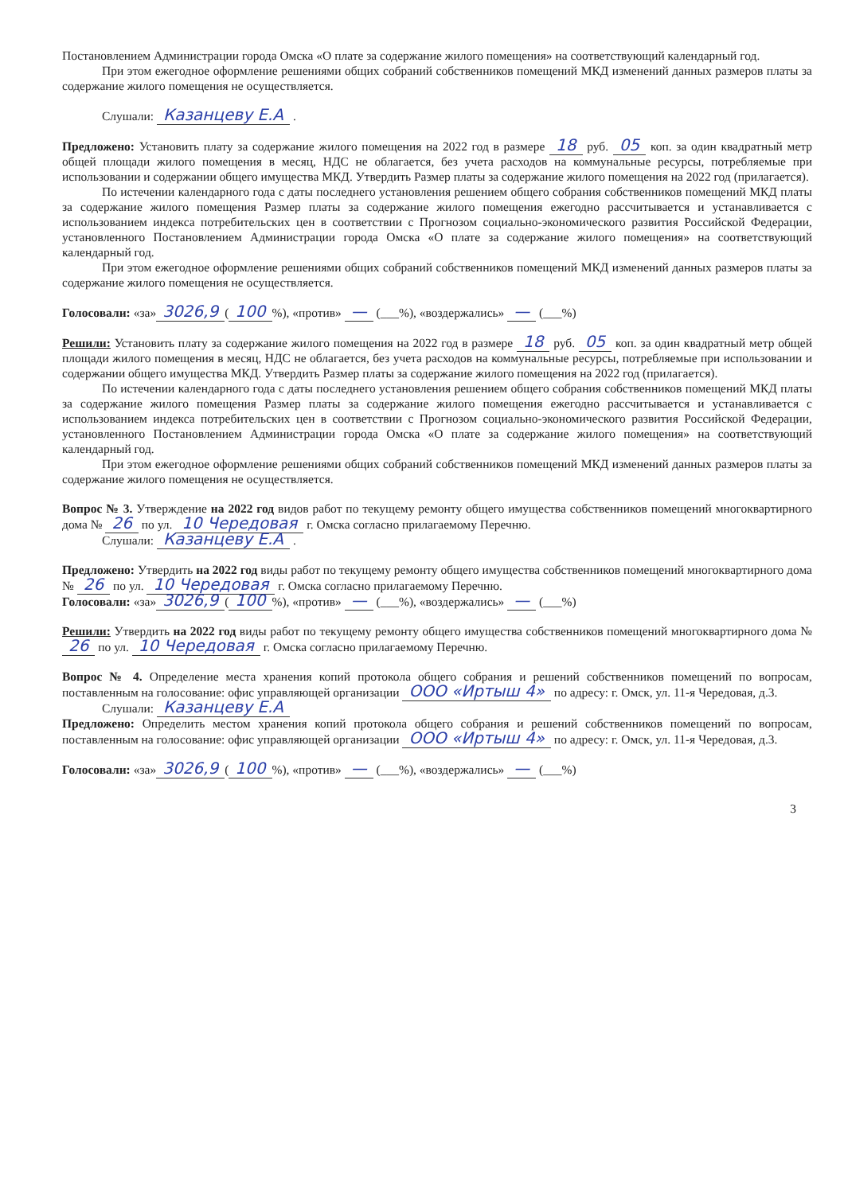Постановлением Администрации города Омска «О плате за содержание жилого помещения» на соответствующий календарный год.
При этом ежегодное оформление решениями общих собраний собственников помещений МКД изменений данных размеров платы за содержание жилого помещения не осуществляется.
Слушали: Казанцеву Е.А .
Предложено: Установить плату за содержание жилого помещения на 2022 год в размере 18 руб. 05 коп. за один квадратный метр общей площади жилого помещения в месяц, НДС не облагается, без учета расходов на коммунальные ресурсы, потребляемые при использовании и содержании общего имущества МКД. Утвердить Размер платы за содержание жилого помещения на 2022 год (прилагается).
По истечении календарного года с даты последнего установления решением общего собрания собственников помещений МКД платы за содержание жилого помещения Размер платы за содержание жилого помещения ежегодно рассчитывается и устанавливается с использованием индекса потребительских цен в соответствии с Прогнозом социально-экономического развития Российской Федерации, установленного Постановлением Администрации города Омска «О плате за содержание жилого помещения» на соответствующий календарный год.
При этом ежегодное оформление решениями общих собраний собственников помещений МКД изменений данных размеров платы за содержание жилого помещения не осуществляется.
Голосовали: «за» 3026,9 (100%), «против» — (___%), «воздержались» — (___%)
Решили: Установить плату за содержание жилого помещения на 2022 год в размере 18 руб. 05 коп. за один квадратный метр общей площади жилого помещения в месяц, НДС не облагается, без учета расходов на коммунальные ресурсы, потребляемые при использовании и содержании общего имущества МКД. Утвердить Размер платы за содержание жилого помещения на 2022 год (прилагается).
По истечении календарного года с даты последнего установления решением общего собрания собственников помещений МКД платы за содержание жилого помещения Размер платы за содержание жилого помещения ежегодно рассчитывается и устанавливается с использованием индекса потребительских цен в соответствии с Прогнозом социально-экономического развития Российской Федерации, установленного Постановлением Администрации города Омска «О плате за содержание жилого помещения» на соответствующий календарный год.
При этом ежегодное оформление решениями общих собраний собственников помещений МКД изменений данных размеров платы за содержание жилого помещения не осуществляется.
Вопрос № 3. Утверждение на 2022 год видов работ по текущему ремонту общего имущества собственников помещений многоквартирного дома № 26 по ул. 10 Чередовая г. Омска согласно прилагаемому Перечню.
Слушали: Казанцеву Е.А .
Предложено: Утвердить на 2022 год виды работ по текущему ремонту общего имущества собственников помещений многоквартирного дома № 26 по ул. 10 Чередовая г. Омска согласно прилагаемому Перечню.
Голосовали: «за» 3026,9 (100%), «против» — (___%), «воздержались» — (___%)
Решили: Утвердить на 2022 год виды работ по текущему ремонту общего имущества собственников помещений многоквартирного дома № 26 по ул. 10 Чередовая г. Омска согласно прилагаемому Перечню.
Вопрос № 4. Определение места хранения копий протокола общего собрания и решений собственников помещений по вопросам, поставленным на голосование: офис управляющей организации ООО «Иртыш 4» по адресу: г. Омск, ул. 11-я Чередовая, д.3.
Слушали: Казанцеву Е.А
Предложено: Определить местом хранения копий протокола общего собрания и решений собственников помещений по вопросам, поставленным на голосование: офис управляющей организации ООО «Иртыш 4» по адресу: г. Омск, ул. 11-я Чередовая, д.3.
Голосовали: «за» 3026,9 (100%), «против» — (___%), «воздержались» — (___%)
3